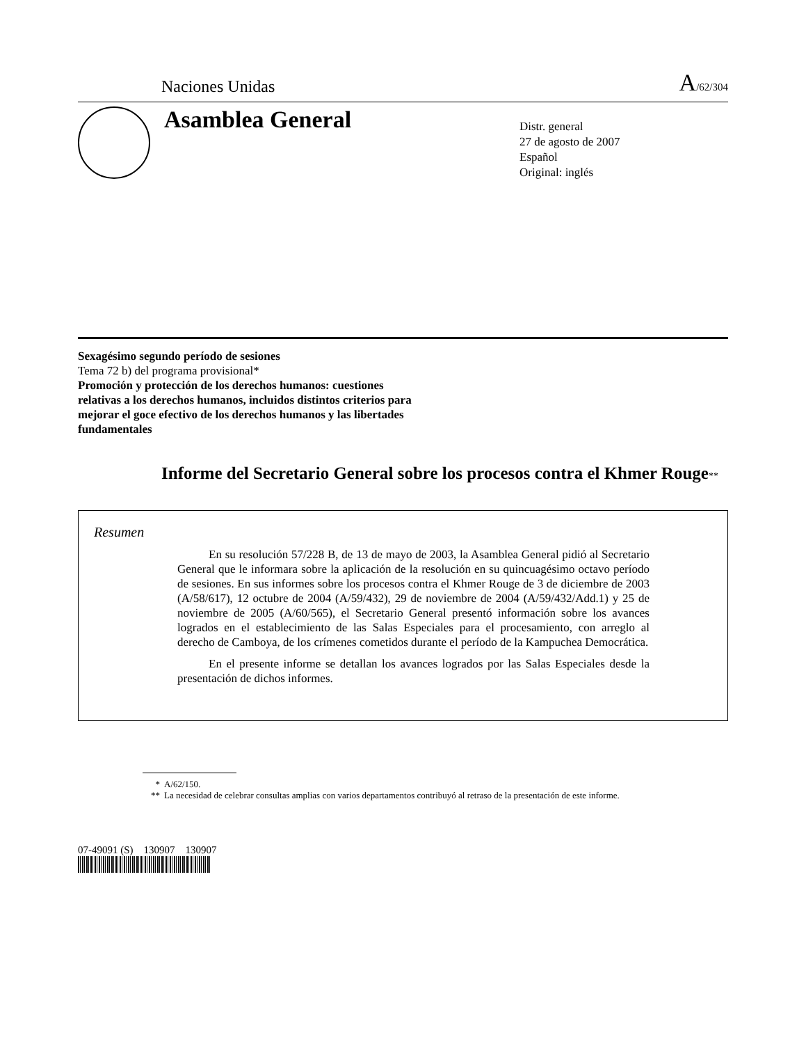Naciones Unidas A/62/304
Asamblea General
Distr. general
27 de agosto de 2007
Español
Original: inglés
Sexagésimo segundo período de sesiones
Tema 72 b) del programa provisional*
Promoción y protección de los derechos humanos: cuestiones relativas a los derechos humanos, incluidos distintos criterios para mejorar el goce efectivo de los derechos humanos y las libertades fundamentales
Informe del Secretario General sobre los procesos contra el Khmer Rouge**
Resumen
En su resolución 57/228 B, de 13 de mayo de 2003, la Asamblea General pidió al Secretario General que le informara sobre la aplicación de la resolución en su quincuagésimo octavo período de sesiones. En sus informes sobre los procesos contra el Khmer Rouge de 3 de diciembre de 2003 (A/58/617), 12 octubre de 2004 (A/59/432), 29 de noviembre de 2004 (A/59/432/Add.1) y 25 de noviembre de 2005 (A/60/565), el Secretario General presentó información sobre los avances logrados en el establecimiento de las Salas Especiales para el procesamiento, con arreglo al derecho de Camboya, de los crímenes cometidos durante el período de la Kampuchea Democrática.
En el presente informe se detallan los avances logrados por las Salas Especiales desde la presentación de dichos informes.
* A/62/150.
** La necesidad de celebrar consultas amplias con varios departamentos contribuyó al retraso de la presentación de este informe.
07-49091 (S) 130907 130907